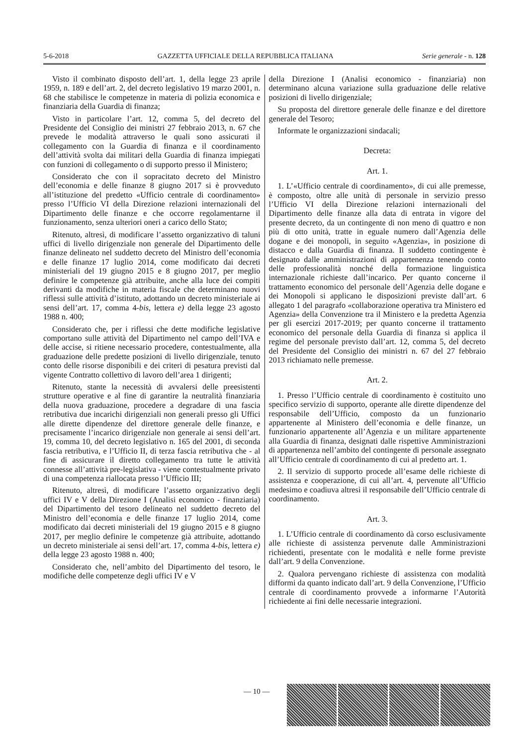5-6-2018 GAZZETTA UFFICIALE DELLA REPUBBLICA ITALIANA Serie generale - n. 128
Visto il combinato disposto dell’art. 1, della legge 23 aprile 1959, n. 189 e dell’art. 2, del decreto legislativo 19 marzo 2001, n. 68 che stabilisce le competenze in materia di polizia economica e finanziaria della Guardia di finanza;
Visto in particolare l’art. 12, comma 5, del decreto del Presidente del Consiglio dei ministri 27 febbraio 2013, n. 67 che prevede le modalità attraverso le quali sono assicurati il collegamento con la Guardia di finanza e il coordinamento dell’attività svolta dai militari della Guardia di finanza impiegati con funzioni di collegamento o di supporto presso il Ministero;
Considerato che con il sopracitato decreto del Ministro dell’economia e delle finanze 8 giugno 2017 si è provveduto all’istituzione del predetto «Ufficio centrale di coordinamento» presso l’Ufficio VI della Direzione relazioni internazionali del Dipartimento delle finanze e che occorre regolamentarne il funzionamento, senza ulteriori oneri a carico dello Stato;
Ritenuto, altresì, di modificare l’assetto organizzativo di taluni uffici di livello dirigenziale non generale del Dipartimento delle finanze delineato nel suddetto decreto del Ministro dell’economia e delle finanze 17 luglio 2014, come modificato dai decreti ministeriali del 19 giugno 2015 e 8 giugno 2017, per meglio definire le competenze già attribuite, anche alla luce dei compiti derivanti da modifiche in materia fiscale che determinano nuovi riflessi sulle attività d’istituto, adottando un decreto ministeriale ai sensi dell’art. 17, comma 4-bis, lettera e) della legge 23 agosto 1988 n. 400;
Considerato che, per i riflessi che dette modifiche legislative comportano sulle attività del Dipartimento nel campo dell’IVA e delle accise, si ritiene necessario procedere, contestualmente, alla graduazione delle predette posizioni di livello dirigenziale, tenuto conto delle risorse disponibili e dei criteri di pesatura previsti dal vigente Contratto collettivo di lavoro dell’area 1 dirigenti;
Ritenuto, stante la necessità di avvalersi delle preesistenti strutture operative e al fine di garantire la neutralità finanziaria della nuova graduazione, procedere a degradare di una fascia retributiva due incarichi dirigenziali non generali presso gli Uffici alle dirette dipendenze del direttore generale delle finanze, e precisamente l’incarico dirigenziale non generale ai sensi dell’art. 19, comma 10, del decreto legislativo n. 165 del 2001, di seconda fascia retributiva, e l’Ufficio II, di terza fascia retributiva che - al fine di assicurare il diretto collegamento tra tutte le attività connesse all’attività pre-legislativa - viene contestualmente privato di una competenza riallocata presso l’Ufficio III;
Ritenuto, altresì, di modificare l’assetto organizzativo degli uffici IV e V della Direzione I (Analisi economico - finanziaria) del Dipartimento del tesoro delineato nel suddetto decreto del Ministro dell’economia e delle finanze 17 luglio 2014, come modificato dai decreti ministeriali del 19 giugno 2015 e 8 giugno 2017, per meglio definire le competenze già attribuite, adottando un decreto ministeriale ai sensi dell’art. 17, comma 4-bis, lettera e) della legge 23 agosto 1988 n. 400;
Considerato che, nell’ambito del Dipartimento del tesoro, le modifiche delle competenze degli uffici IV e V
della Direzione I (Analisi economico - finanziaria) non determinano alcuna variazione sulla graduazione delle relative posizioni di livello dirigenziale;
Su proposta del direttore generale delle finanze e del direttore generale del Tesoro;
Informate le organizzazioni sindacali;
Decreta:
Art. 1.
1. L’«Ufficio centrale di coordinamento», di cui alle premesse, è composto, oltre alle unità di personale in servizio presso l’Ufficio VI della Direzione relazioni internazionali del Dipartimento delle finanze alla data di entrata in vigore del presente decreto, da un contingente di non meno di quattro e non più di otto unità, tratte in eguale numero dall’Agenzia delle dogane e dei monopoli, in seguito «Agenzia», in posizione di distacco e dalla Guardia di finanza. Il suddetto contingente è designato dalle amministrazioni di appartenenza tenendo conto delle professionalità nonché della formazione linguistica internazionale richieste dall’incarico. Per quanto concerne il trattamento economico del personale dell’Agenzia delle dogane e dei Monopoli si applicano le disposizioni previste dall’art. 6 allegato 1 del paragrafo «collaborazione operativa tra Ministero ed Agenzia» della Convenzione tra il Ministero e la predetta Agenzia per gli esercizi 2017-2019; per quanto concerne il trattamento economico del personale della Guardia di finanza si applica il regime del personale previsto dall’art. 12, comma 5, del decreto del Presidente del Consiglio dei ministri n. 67 del 27 febbraio 2013 richiamato nelle premesse.
Art. 2.
1. Presso l’Ufficio centrale di coordinamento è costituito uno specifico servizio di supporto, operante alle dirette dipendenze del responsabile dell’Ufficio, composto da un funzionario appartenente al Ministero dell’economia e delle finanze, un funzionario appartenente all’Agenzia e un militare appartenente alla Guardia di finanza, designati dalle rispettive Amministrazioni di appartenenza nell’ambito del contingente di personale assegnato all’Ufficio centrale di coordinamento di cui al predetto art. 1.
2. Il servizio di supporto procede all’esame delle richieste di assistenza e cooperazione, di cui all’art. 4, pervenute all’Ufficio medesimo e coadiuva altresì il responsabile dell’Ufficio centrale di coordinamento.
Art. 3.
1. L’Ufficio centrale di coordinamento dà corso esclusivamente alle richieste di assistenza pervenute dalle Amministrazioni richiedenti, presentate con le modalità e nelle forme previste dall’art. 9 della Convenzione.
2. Qualora pervengano richieste di assistenza con modalità difformi da quanto indicato dall’art. 9 della Convenzione, l’Ufficio centrale di coordinamento provvede a informarne l’Autorità richiedente ai fini delle necessarie integrazioni.
— 10 —